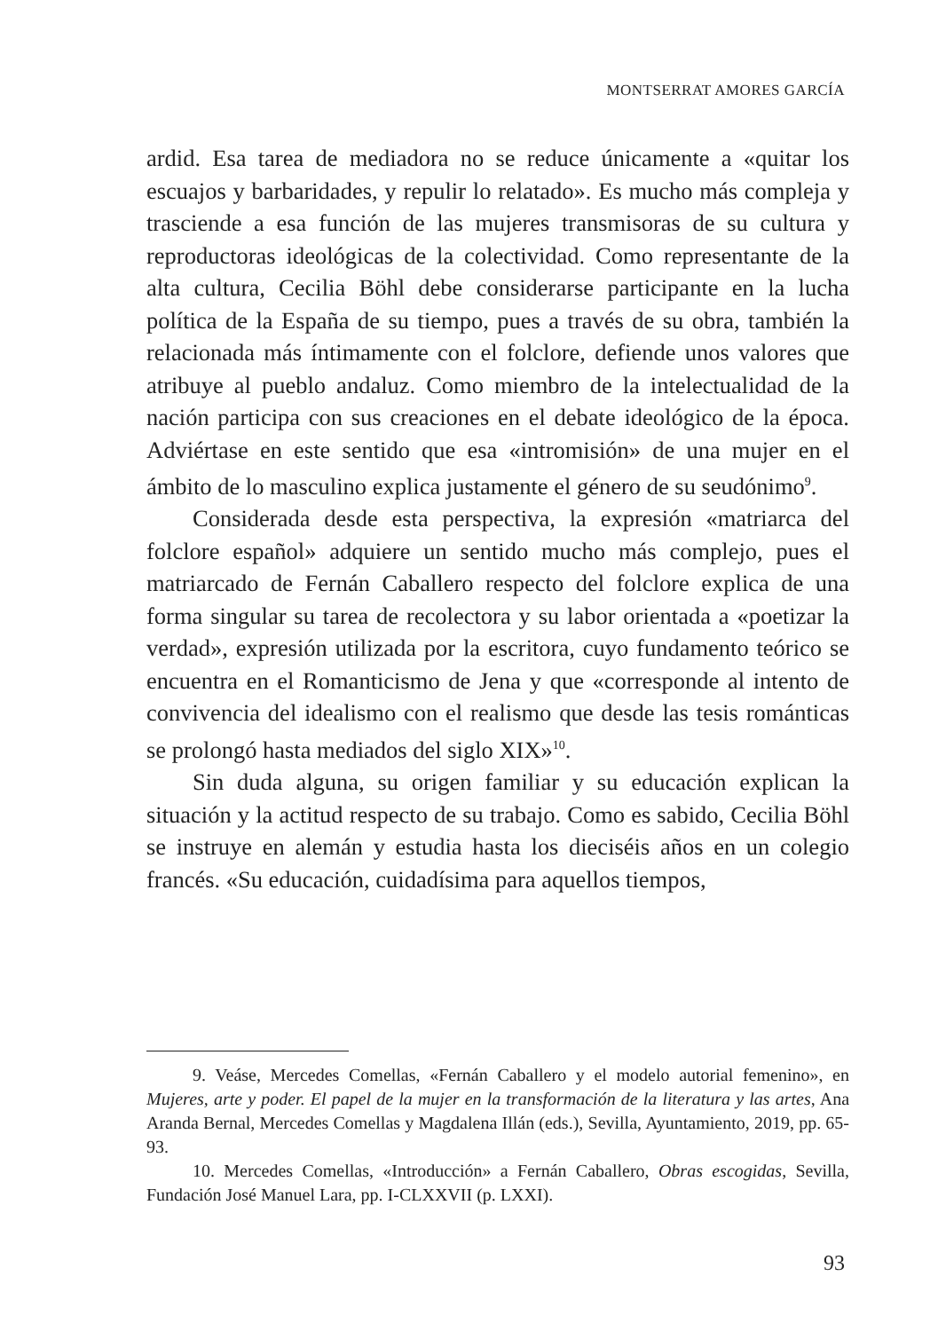MONTSERRAT AMORES GARCÍA
ardid. Esa tarea de mediadora no se reduce únicamente a «quitar los escuajos y barbaridades, y repulir lo relatado». Es mucho más compleja y trasciende a esa función de las mujeres transmisoras de su cultura y reproductoras ideológicas de la colectividad. Como representante de la alta cultura, Cecilia Böhl debe considerarse participante en la lucha política de la España de su tiempo, pues a través de su obra, también la relacionada más íntimamente con el folclore, defiende unos valores que atribuye al pueblo andaluz. Como miembro de la intelectualidad de la nación participa con sus creaciones en el debate ideológico de la época. Adviértase en este sentido que esa «intromisión» de una mujer en el ámbito de lo masculino explica justamente el género de su seudónimo<sup>9</sup>.
Considerada desde esta perspectiva, la expresión «matriarca del folclore español» adquiere un sentido mucho más complejo, pues el matriarcado de Fernán Caballero respecto del folclore explica de una forma singular su tarea de recolectora y su labor orientada a «poetizar la verdad», expresión utilizada por la escritora, cuyo fundamento teórico se encuentra en el Romanticismo de Jena y que «corresponde al intento de convivencia del idealismo con el realismo que desde las tesis románticas se prolongó hasta mediados del siglo XIX»<sup>10</sup>.
Sin duda alguna, su origen familiar y su educación explican la situación y la actitud respecto de su trabajo. Como es sabido, Cecilia Böhl se instruye en alemán y estudia hasta los dieciséis años en un colegio francés. «Su educación, cuidadísima para aquellos tiempos,
9. Veáse, Mercedes Comellas, «Fernán Caballero y el modelo autorial femenino», en Mujeres, arte y poder. El papel de la mujer en la transformación de la literatura y las artes, Ana Aranda Bernal, Mercedes Comellas y Magdalena Illán (eds.), Sevilla, Ayuntamiento, 2019, pp. 65-93.
10. Mercedes Comellas, «Introducción» a Fernán Caballero, Obras escogidas, Sevilla, Fundación José Manuel Lara, pp. I-CLXXVII (p. LXXI).
93